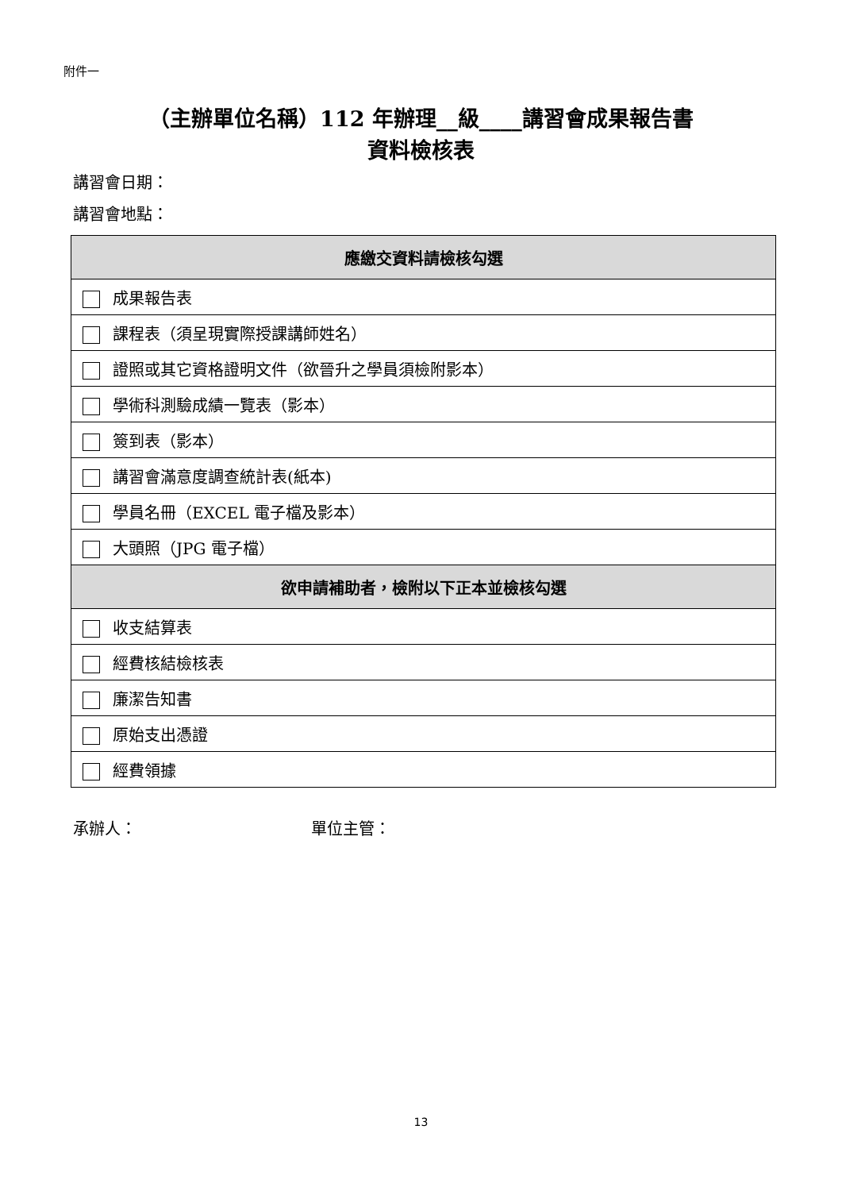附件一
（主辦單位名稱）112 年辦理__級____講習會成果報告書
資料檢核表
講習會日期：
講習會地點：
| 應繳交資料請檢核勾選 |
| --- |
| 成果報告表 |
| 課程表（須呈現實際授課講師姓名） |
| 證照或其它資格證明文件（欲晉升之學員須檢附影本） |
| 學術科測驗成績一覽表（影本） |
| 簽到表（影本） |
| 講習會滿意度調查統計表(紙本) |
| 學員名冊（EXCEL 電子檔及影本） |
| 大頭照（JPG 電子檔） |
| 欲申請補助者，檢附以下正本並檢核勾選 |
| 收支結算表 |
| 經費核結檢核表 |
| 廉潔告知書 |
| 原始支出憑證 |
| 經費領據 |
承辦人： 單位主管：
13